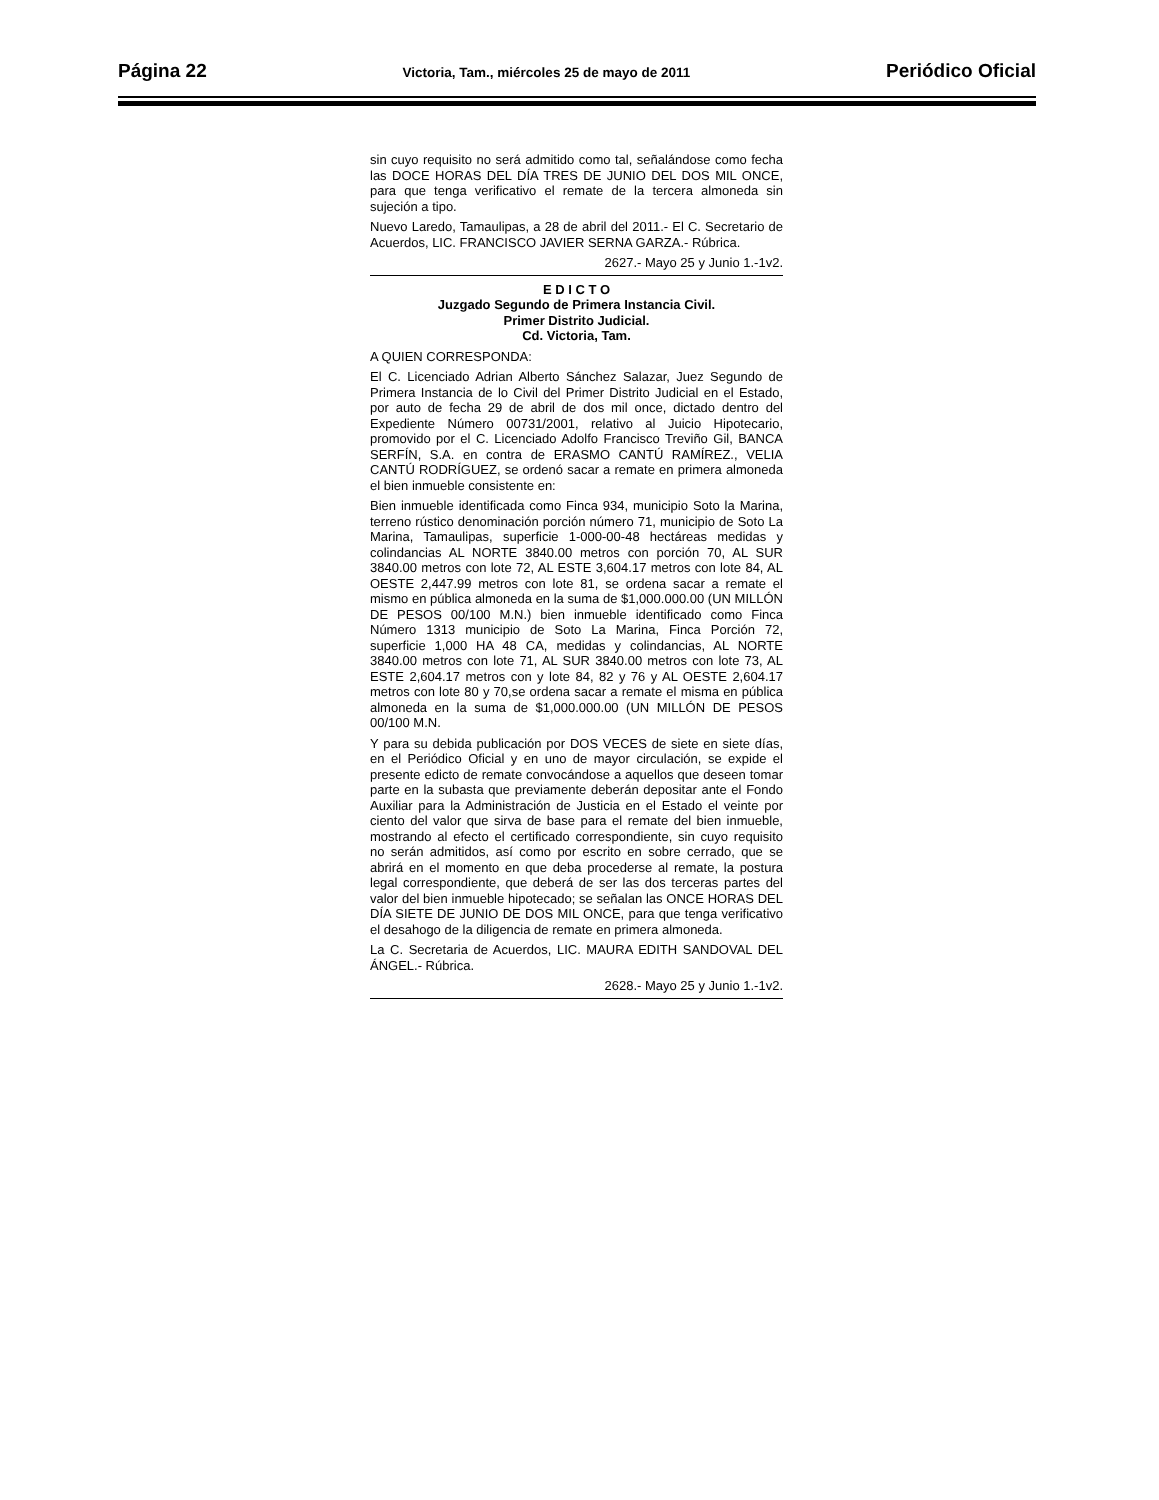Página 22 Victoria, Tam., miércoles 25 de mayo de 2011 Periódico Oficial
sin cuyo requisito no será admitido como tal, señalándose como fecha las DOCE HORAS DEL DÍA TRES DE JUNIO DEL DOS MIL ONCE, para que tenga verificativo el remate de la tercera almoneda sin sujeción a tipo.
Nuevo Laredo, Tamaulipas, a 28 de abril del 2011.- El C. Secretario de Acuerdos, LIC. FRANCISCO JAVIER SERNA GARZA.- Rúbrica.
2627.- Mayo 25 y Junio 1.-1v2.
E D I C T O
Juzgado Segundo de Primera Instancia Civil.
Primer Distrito Judicial.
Cd. Victoria, Tam.
A QUIEN CORRESPONDA:
El C. Licenciado Adrian Alberto Sánchez Salazar, Juez Segundo de Primera Instancia de lo Civil del Primer Distrito Judicial en el Estado, por auto de fecha 29 de abril de dos mil once, dictado dentro del Expediente Número 00731/2001, relativo al Juicio Hipotecario, promovido por el C. Licenciado Adolfo Francisco Treviño Gil, BANCA SERFÍN, S.A. en contra de ERASMO CANTÚ RAMÍREZ., VELIA CANTÚ RODRÍGUEZ, se ordenó sacar a remate en primera almoneda el bien inmueble consistente en:
Bien inmueble identificada como Finca 934, municipio Soto la Marina, terreno rústico denominación porción número 71, municipio de Soto La Marina, Tamaulipas, superficie 1-000-00-48 hectáreas medidas y colindancias AL NORTE 3840.00 metros con porción 70, AL SUR 3840.00 metros con lote 72, AL ESTE 3,604.17 metros con lote 84, AL OESTE 2,447.99 metros con lote 81, se ordena sacar a remate el mismo en pública almoneda en la suma de $1,000.000.00 (UN MILLÓN DE PESOS 00/100 M.N.) bien inmueble identificado como Finca Número 1313 municipio de Soto La Marina, Finca Porción 72, superficie 1,000 HA 48 CA, medidas y colindancias, AL NORTE 3840.00 metros con lote 71, AL SUR 3840.00 metros con lote 73, AL ESTE 2,604.17 metros con y lote 84, 82 y 76 y AL OESTE 2,604.17 metros con lote 80 y 70,se ordena sacar a remate el misma en pública almoneda en la suma de $1,000.000.00 (UN MILLÓN DE PESOS 00/100 M.N.
Y para su debida publicación por DOS VECES de siete en siete días, en el Periódico Oficial y en uno de mayor circulación, se expide el presente edicto de remate convocándose a aquellos que deseen tomar parte en la subasta que previamente deberán depositar ante el Fondo Auxiliar para la Administración de Justicia en el Estado el veinte por ciento del valor que sirva de base para el remate del bien inmueble, mostrando al efecto el certificado correspondiente, sin cuyo requisito no serán admitidos, así como por escrito en sobre cerrado, que se abrirá en el momento en que deba procederse al remate, la postura legal correspondiente, que deberá de ser las dos terceras partes del valor del bien inmueble hipotecado; se señalan las ONCE HORAS DEL DÍA SIETE DE JUNIO DE DOS MIL ONCE, para que tenga verificativo el desahogo de la diligencia de remate en primera almoneda.
La C. Secretaria de Acuerdos, LIC. MAURA EDITH SANDOVAL DEL ÁNGEL.- Rúbrica.
2628.- Mayo 25 y Junio 1.-1v2.